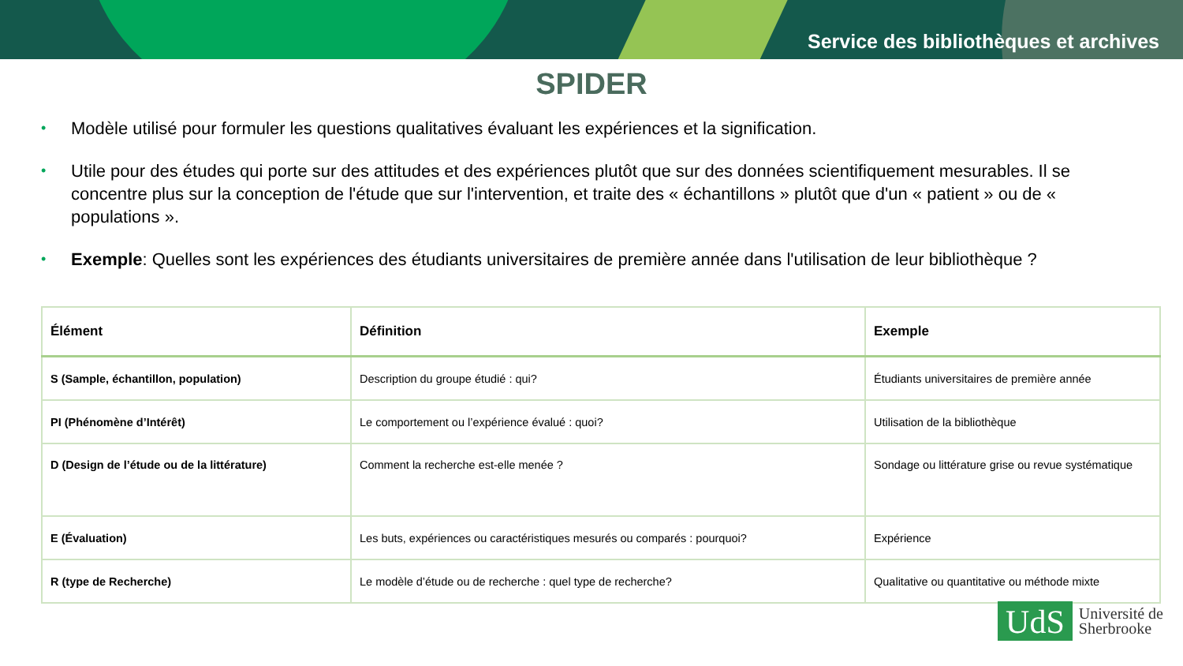Service des bibliothèques et archives
SPIDER
• Modèle utilisé pour formuler les questions qualitatives évaluant les expériences et la signification.
• Utile pour des études qui porte sur des attitudes et des expériences plutôt que sur des données scientifiquement mesurables. Il se concentre plus sur la conception de l'étude que sur l'intervention, et traite des « échantillons » plutôt que d'un « patient » ou de « populations ».
• Exemple: Quelles sont les expériences des étudiants universitaires de première année dans l'utilisation de leur bibliothèque ?
| Élément | Définition | Exemple |
| --- | --- | --- |
| S (Sample, échantillon, population) | Description du groupe étudié : qui? | Étudiants universitaires de première année |
| PI (Phénomène d’Intérêt) | Le comportement ou l’expérience évalué : quoi? | Utilisation de la bibliothèque |
| D (Design de l’étude ou de la littérature) | Comment la recherche est-elle menée ? | Sondage ou littérature grise ou revue systématique |
| E (Évaluation) | Les buts, expériences ou caractéristiques mesurés ou comparés : pourquoi? | Expérience |
| R (type de Recherche) | Le modèle d’étude ou de recherche : quel type de recherche? | Qualitative ou quantitative ou méthode mixte |
UdS
Université de
Sherbrooke